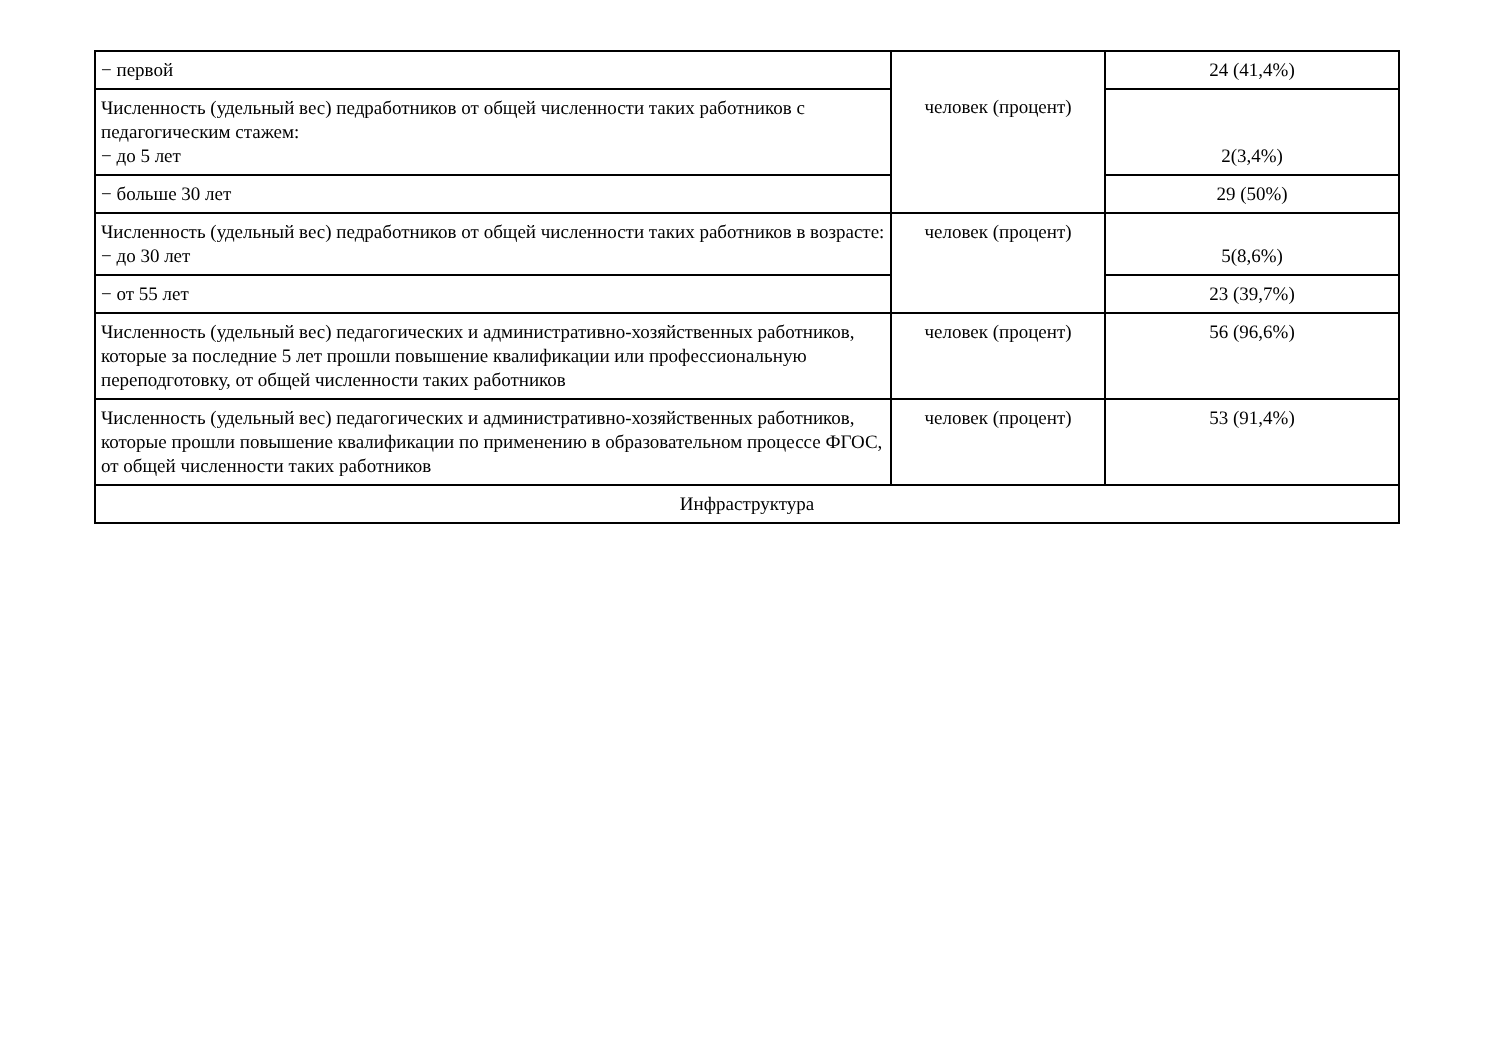| − первой | | 24 (41,4%) |
| Численность (удельный вес) педработников от общей численности таких работников с педагогическим стажем: − до 5 лет | человек (процент) | 2(3,4%) |
| − больше 30 лет | | 29 (50%) |
| Численность (удельный вес) педработников от общей численности таких работников в возрасте: − до 30 лет | человек (процент) | 5(8,6%) |
| − от 55 лет | | 23 (39,7%) |
| Численность (удельный вес) педагогических и административно-хозяйственных работников, которые за последние 5 лет прошли повышение квалификации или профессиональную переподготовку, от общей численности таких работников | человек (процент) | 56 (96,6%) |
| Численность (удельный вес) педагогических и административно-хозяйственных работников, которые прошли повышение квалификации по применению в образовательном процессе ФГОС, от общей численности таких работников | человек (процент) | 53 (91,4%) |
| Инфраструктура | | |